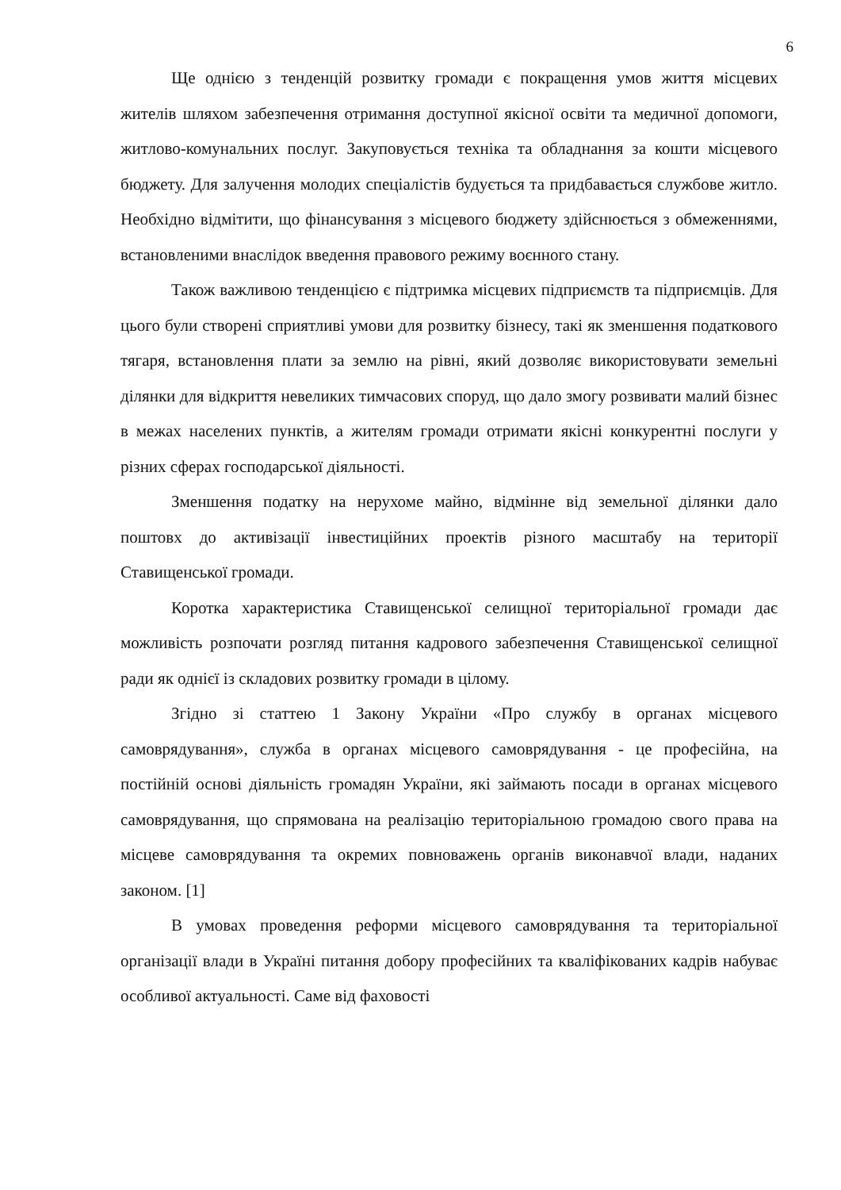6
Ще однією з тенденцій розвитку громади є покращення умов життя місцевих жителів шляхом забезпечення отримання доступної якісної освіти та медичної допомоги, житлово-комунальних послуг. Закуповується техніка та обладнання за кошти місцевого бюджету. Для залучення молодих спеціалістів будується та придбавається службове житло. Необхідно відмітити, що фінансування з місцевого бюджету здійснюється з обмеженнями, встановленими внаслідок введення правового режиму воєнного стану.
Також важливою тенденцією є підтримка місцевих підприємств та підприємців. Для цього були створені сприятливі умови для розвитку бізнесу, такі як зменшення податкового тягаря, встановлення плати за землю на рівні, який дозволяє використовувати земельні ділянки для відкриття невеликих тимчасових споруд, що дало змогу розвивати малий бізнес в межах населених пунктів, а жителям громади отримати якісні конкурентні послуги у різних сферах господарської діяльності.
Зменшення податку на нерухоме майно, відмінне від земельної ділянки дало поштовх до активізації інвестиційних проектів різного масштабу на території Ставищенської громади.
Коротка характеристика Ставищенської селищної територіальної громади дає можливість розпочати розгляд питання кадрового забезпечення Ставищенської селищної ради як однієї із складових розвитку громади в цілому.
Згідно зі статтею 1 Закону України «Про службу в органах місцевого самоврядування», служба в органах місцевого самоврядування - це професійна, на постійній основі діяльність громадян України, які займають посади в органах місцевого самоврядування, що спрямована на реалізацію територіальною громадою свого права на місцеве самоврядування та окремих повноважень органів виконавчої влади, наданих законом. [1]
В умовах проведення реформи місцевого самоврядування та територіальної організації влади в Україні питання добору професійних та кваліфікованих кадрів набуває особливої актуальності. Саме від фаховості